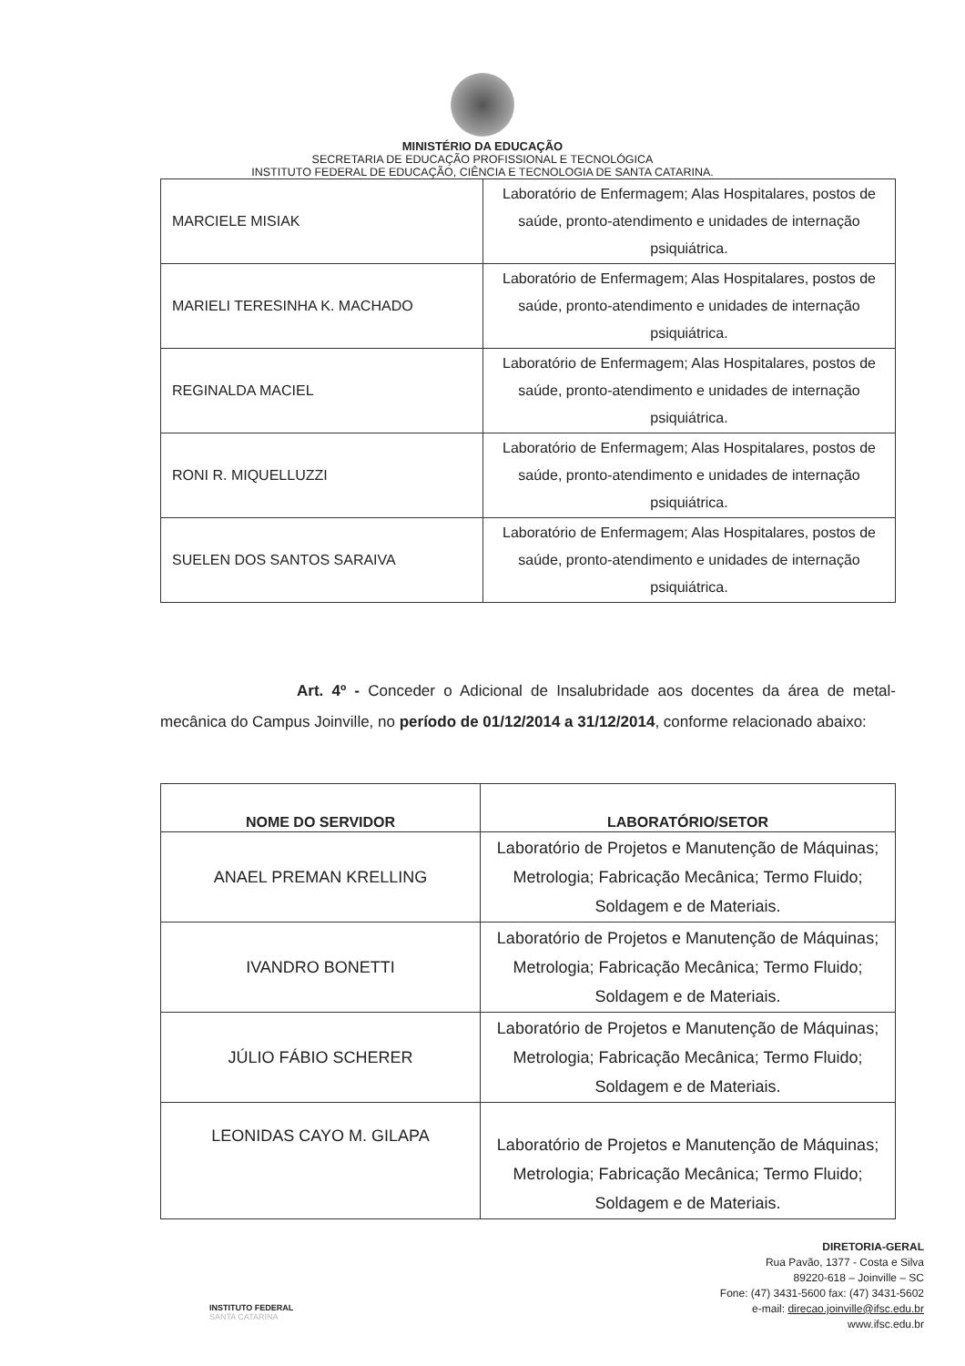MINISTÉRIO DA EDUCAÇÃO
SECRETARIA DE EDUCAÇÃO PROFISSIONAL E TECNOLÓGICA
INSTITUTO FEDERAL DE EDUCAÇÃO, CIÊNCIA E TECNOLOGIA DE SANTA CATARINA.
| MARCIELE MISIAK | Laboratório de Enfermagem; Alas Hospitalares, postos de saúde, pronto-atendimento e unidades de internação psiquiátrica. |
| MARIELI TERESINHA K. MACHADO | Laboratório de Enfermagem; Alas Hospitalares, postos de saúde, pronto-atendimento e unidades de internação psiquiátrica. |
| REGINALDA MACIEL | Laboratório de Enfermagem; Alas Hospitalares, postos de saúde, pronto-atendimento e unidades de internação psiquiátrica. |
| RONI R. MIQUELLUZZI | Laboratório de Enfermagem; Alas Hospitalares, postos de saúde, pronto-atendimento e unidades de internação psiquiátrica. |
| SUELEN DOS SANTOS SARAIVA | Laboratório de Enfermagem; Alas Hospitalares, postos de saúde, pronto-atendimento e unidades de internação psiquiátrica. |
Art. 4º - Conceder o Adicional de Insalubridade aos docentes da área de metal-mecânica do Campus Joinville, no período de 01/12/2014 a 31/12/2014, conforme relacionado abaixo:
| NOME DO SERVIDOR | LABORATÓRIO/SETOR |
| --- | --- |
| ANAEL PREMAN KRELLING | Laboratório de Projetos e Manutenção de Máquinas; Metrologia; Fabricação Mecânica; Termo Fluido; Soldagem e de Materiais. |
| IVANDRO BONETTI | Laboratório de Projetos e Manutenção de Máquinas; Metrologia; Fabricação Mecânica; Termo Fluido; Soldagem e de Materiais. |
| JÚLIO FÁBIO SCHERER | Laboratório de Projetos e Manutenção de Máquinas; Metrologia; Fabricação Mecânica; Termo Fluido; Soldagem e de Materiais. |
| LEONIDAS CAYO M. GILAPA | Laboratório de Projetos e Manutenção de Máquinas; Metrologia; Fabricação Mecânica; Termo Fluido; Soldagem e de Materiais. |
INSTITUTO FEDERAL
SANTA CATARINA
DIRETORIA-GERAL
Rua Pavão, 1377 - Costa e Silva
89220-618 – Joinville – SC
Fone: (47) 3431-5600 fax: (47) 3431-5602
e-mail: direcao.joinville@ifsc.edu.br
www.ifsc.edu.br